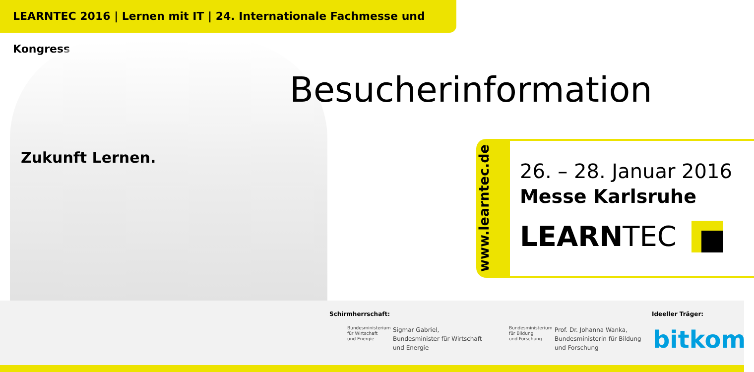LEARNTEC 2016 | Lernen mit IT | 24. Internationale Fachmesse und Kongress
Zukunft Lernen.
Besucherinformation
www.learntec.de
26. – 28. Januar 2016
Messe Karlsruhe
LEARNTEC
Schirmherrschaft:
Bundesministerium
für Wirtschaft
und Energie
Sigmar Gabriel,
Bundesminister für Wirtschaft
und Energie
Bundesministerium
für Bildung
und Forschung
Prof. Dr. Johanna Wanka,
Bundesministerin für Bildung
und Forschung
Ideeller Träger:
bitkom